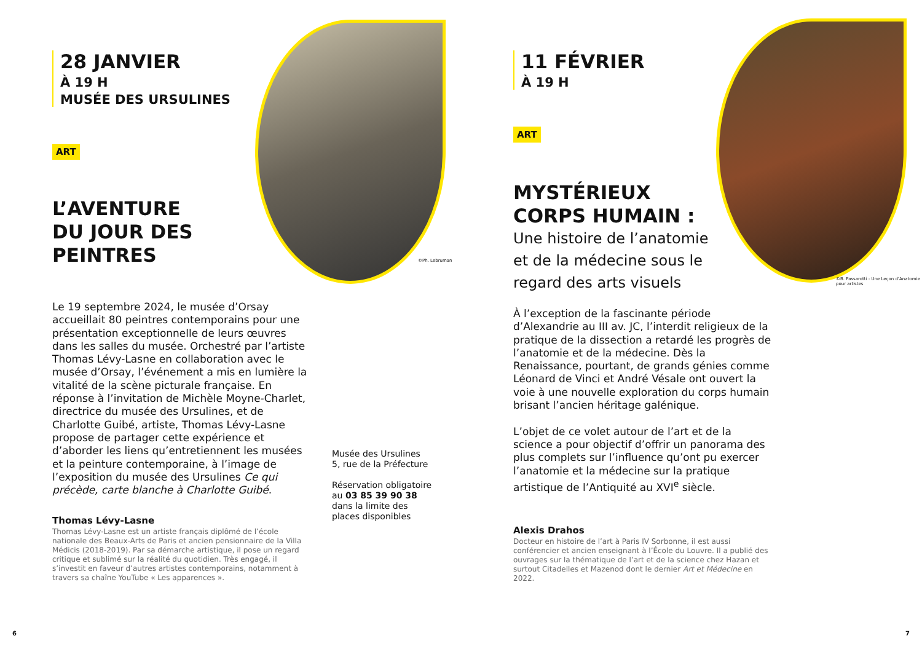28 JANVIER
À 19 H
MUSÉE DES URSULINES
ART
L’AVENTURE
DU JOUR DES
PEINTRES
Le 19 septembre 2024, le musée d’Orsay accueillait 80 peintres contemporains pour une présentation exceptionnelle de leurs œuvres dans les salles du musée. Orchestré par l’artiste Thomas Lévy-Lasne en collaboration avec le musée d’Orsay, l’événement a mis en lumière la vitalité de la scène picturale française. En réponse à l’invitation de Michèle Moyne-Charlet, directrice du musée des Ursulines, et de Charlotte Guibé, artiste, Thomas Lévy-Lasne propose de partager cette expérience et d’aborder les liens qu’entretiennent les musées et la peinture contemporaine, à l’image de l’exposition du musée des Ursulines Ce qui précède, carte blanche à Charlotte Guibé.
Thomas Lévy-Lasne
Thomas Lévy-Lasne est un artiste français diplômé de l’école nationale des Beaux-Arts de Paris et ancien pensionnaire de la Villa Médicis (2018-2019). Par sa démarche artistique, il pose un regard critique et sublimé sur la réalité du quotidien. Très engagé, il s’investit en faveur d’autres artistes contemporains, notamment à travers sa chaîne YouTube « Les apparences ».
Musée des Ursulines
5, rue de la Préfecture
Réservation obligatoire au 03 85 39 90 38 dans la limite des places disponibles
©Ph. Lebruman
6
11 FÉVRIER
À 19 H
ART
MYSTÉRIEUX
CORPS HUMAIN :
Une histoire de l’anatomie
et de la médecine sous le
regard des arts visuels
À l’exception de la fascinante période d’Alexandrie au III av. JC, l’interdit religieux de la pratique de la dissection a retardé les progrès de l’anatomie et de la médecine. Dès la Renaissance, pourtant, de grands génies comme Léonard de Vinci et André Vésale ont ouvert la voie à une nouvelle exploration du corps humain brisant l’ancien héritage galénique.
L’objet de ce volet autour de l’art et de la science a pour objectif d’offrir un panorama des plus complets sur l’influence qu’ont pu exercer l’anatomie et la médecine sur la pratique artistique de l’Antiquité au XVI<sup>e</sup> siècle.
Alexis Drahos
Docteur en histoire de l’art à Paris IV Sorbonne, il est aussi conférencier et ancien enseignant à l’École du Louvre. Il a publié des ouvrages sur la thématique de l’art et de la science chez Hazan et surtout Citadelles et Mazenod dont le dernier Art et Médecine en 2022.
©B. Passarotti - Une Leçon d’Anatomie pour artistes
7